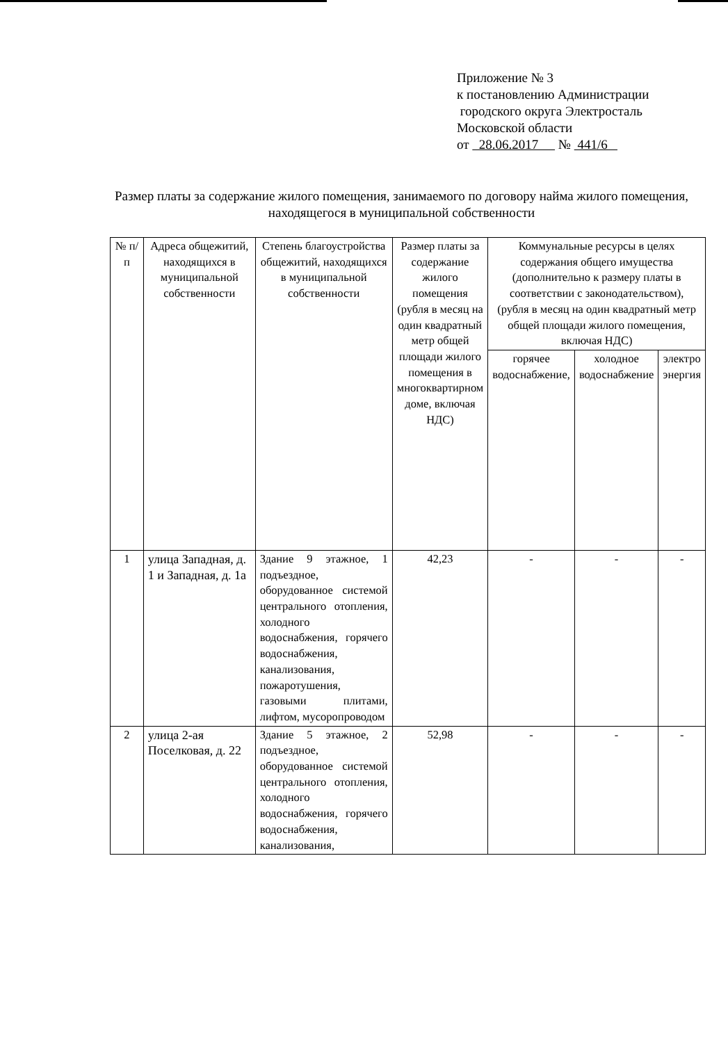Приложение № 3
к постановлению Администрации
городского округа Электросталь
Московской области
от 28.06.2017 № 441/6
Размер платы за содержание жилого помещения, занимаемого по договору найма жилого помещения, находящегося в муниципальной собственности
| № п/п | Адреса общежитий, находящихся в муниципальной собственности | Степень благоустройства общежитий, находящихся в муниципальной собственности | Размер платы за содержание жилого помещения (рубля в месяц на один квадратный метр общей площади жилого помещения в многоквартирном доме, включая НДС) | Коммунальные ресурсы в целях содержания общего имущества (дополнительно к размеру платы в соответствии с законодательством), (рубля в месяц на один квадратный метр общей площади жилого помещения, включая НДС) | | |
| --- | --- | --- | --- | --- | --- | --- |
| | | | | горячее водоснабжение, | холодное водоснабжение | электро энергия |
| 1 | улица Западная, д. 1 и Западная, д. 1а | Здание 9 этажное, 1 подъездное, оборудованное системой центрального отопления, холодного водоснабжения, горячего водоснабжения, канализования, пожаротушения, газовыми плитами, лифтом, мусоропроводом | 42,23 | - | - | - |
| 2 | улица 2-ая Поселковая, д. 22 | Здание 5 этажное, 2 подъездное, оборудованное системой центрального отопления, холодного водоснабжения, горячего водоснабжения, канализования, | 52,98 | - | - | - |